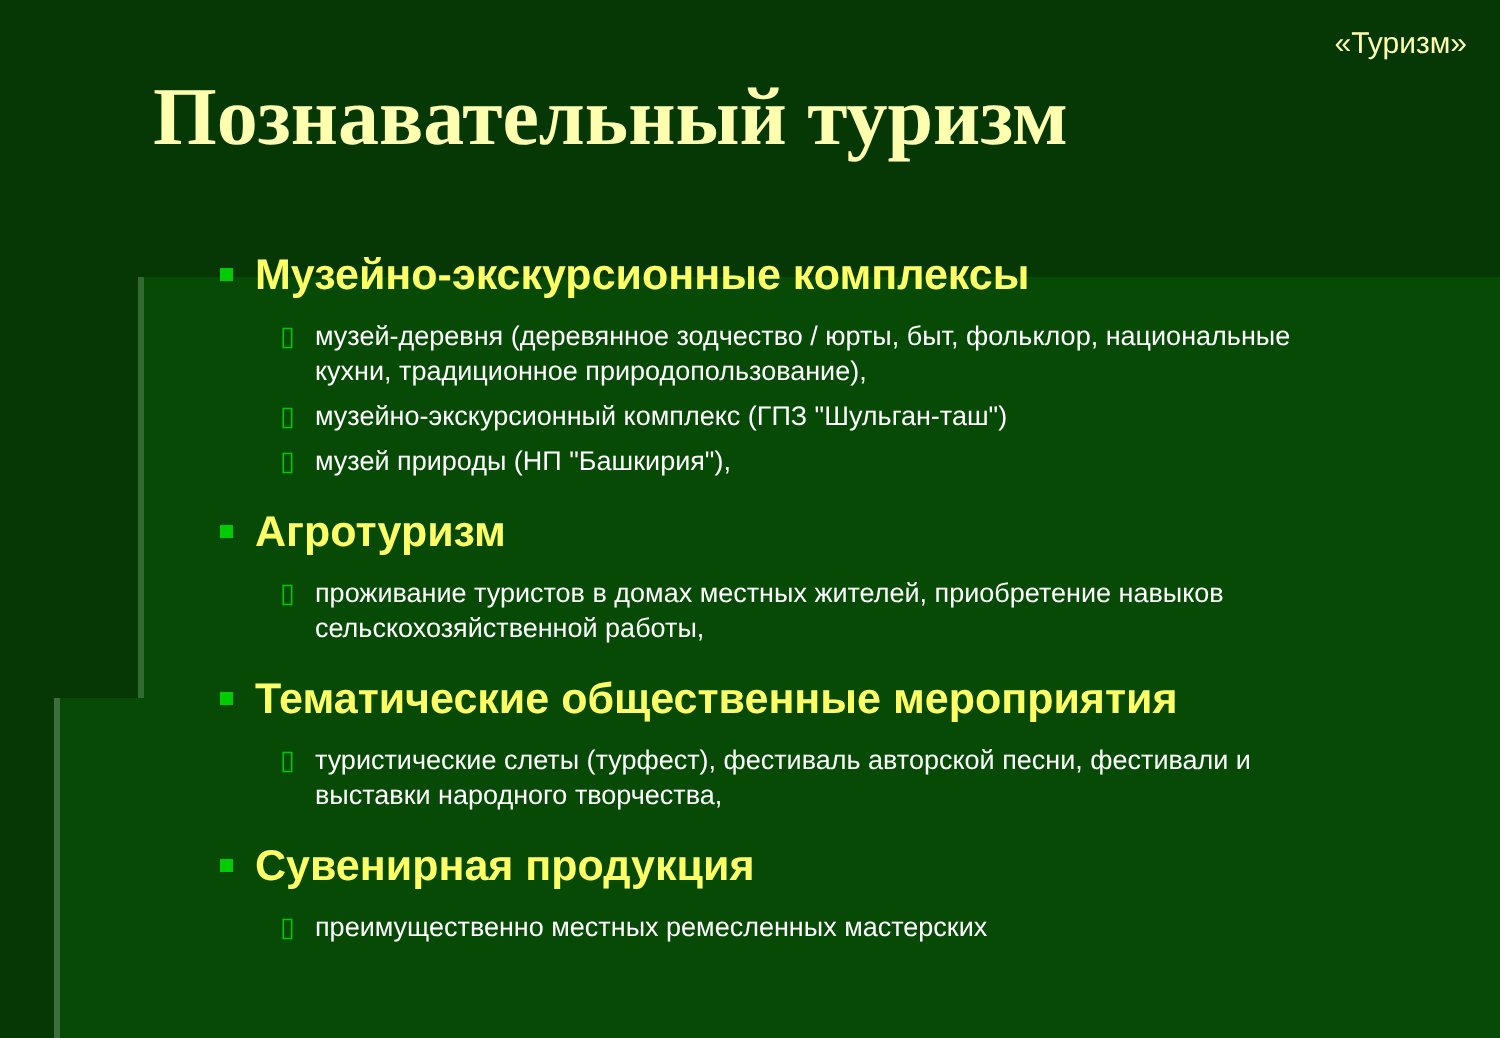«Туризм»
Познавательный туризм
Музейно-экскурсионные комплексы
▯ музей-деревня (деревянное зодчество / юрты, быт, фольклор, национальные кухни, традиционное природопользование),
▯ музейно-экскурсионный комплекс (ГПЗ "Шульган-таш")
▯ музей природы (НП "Башкирия"),
Агротуризм
▯ проживание туристов в домах местных жителей, приобретение навыков сельскохозяйственной работы,
Тематические общественные мероприятия
▯ туристические слеты (турфест), фестиваль авторской песни, фестивали и выставки народного творчества,
Сувенирная продукция
▯ преимущественно местных ремесленных мастерских